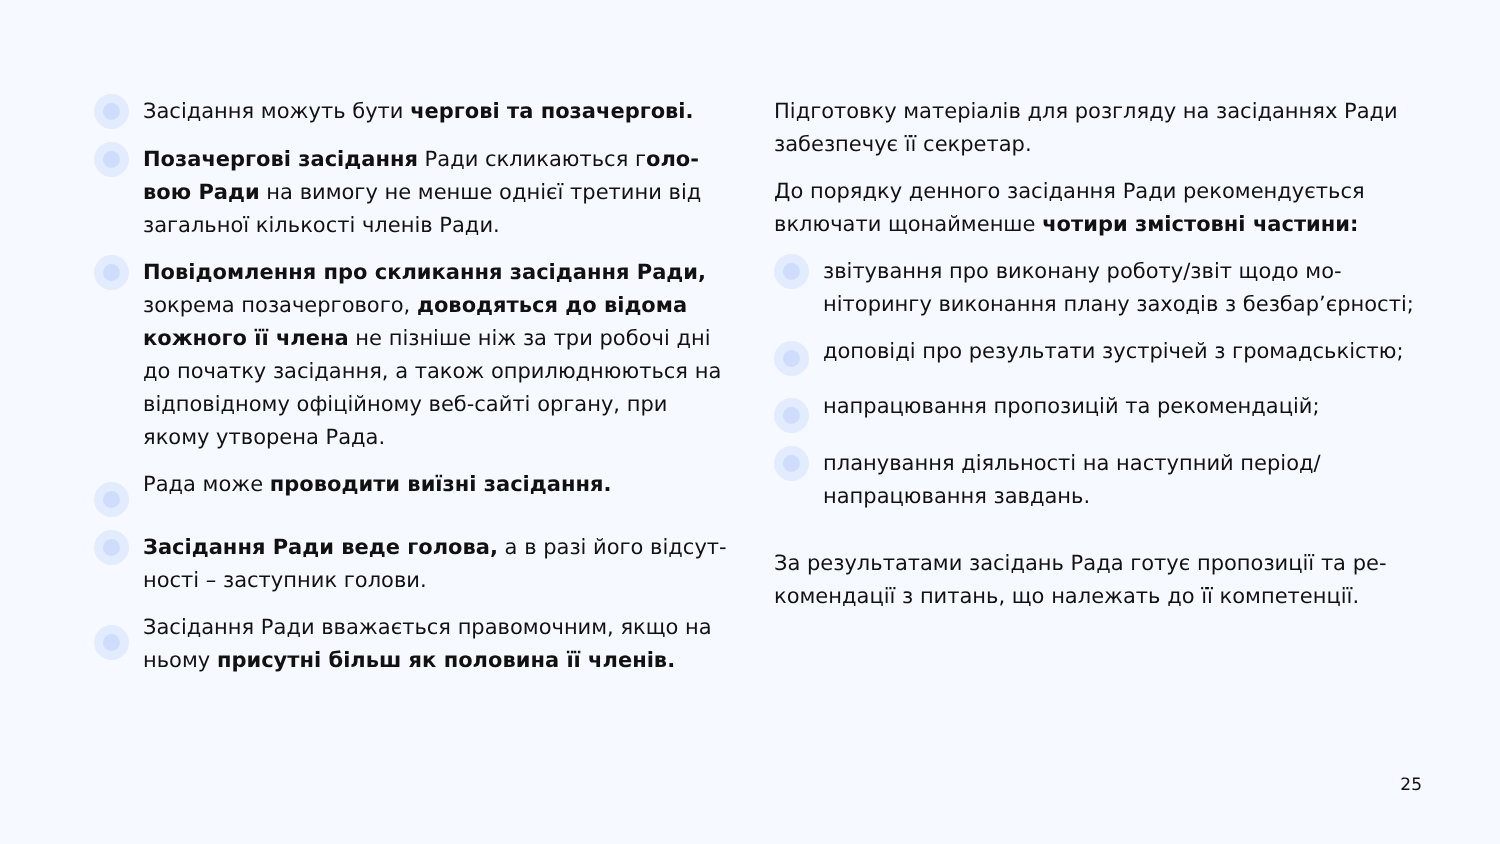Засідання можуть бути чергові та позачергові.
Позачергові засідання Ради скликаються голо­вою Ради на вимогу не менше однієї третини від загальної кількості членів Ради.
Повідомлення про скликання засідання Ради, зокрема позачергового, доводяться до відома кожного її члена не пізніше ніж за три робочі дні до початку засідання, а також оприлюднюють­ся на відповідному офіційному веб-сайті органу, при якому утворена Рада.
Рада може проводити виїзні засідання.
Засідання Ради веде голова, а в разі його відсут­ності – заступник голови.
Засідання Ради вважається правомочним, якщо на ньому присутні більш як половина її членів.
Підготовку матеріалів для розгляду на засіданнях Ради забезпечує її секретар.
До порядку денного засідання Ради рекомендується включати щонайменше чотири змістовні частини:
звітування про виконану роботу/звіт щодо мо­ніторингу виконання плану заходів з безбар’єр­ності;
доповіді про результати зустрічей з громад­ськістю;
напрацювання пропозицій та рекомендацій;
планування діяльності на наступний період/ напрацювання завдань.
За результатами засідань Рада готує пропозиції та ре­комендації з питань, що належать до її компетенції.
25